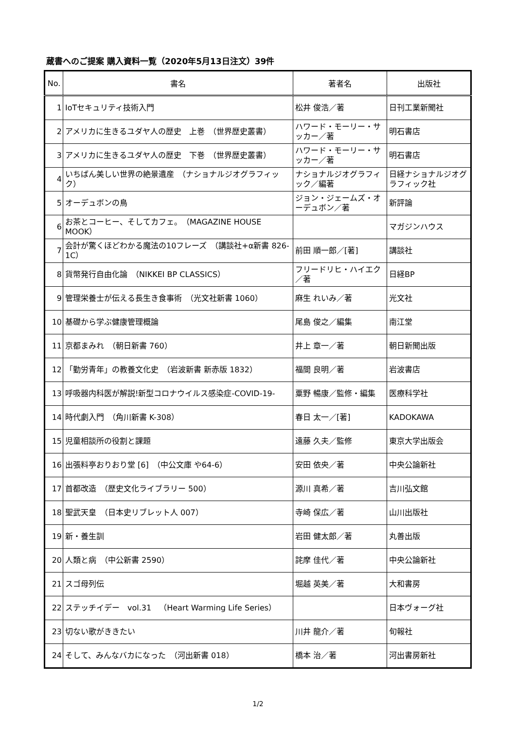蔵書へのご提案 購入資料一覧（2020年5月13日注文）39件
| No. | 書名 | 著者名 | 出版社 |
| --- | --- | --- | --- |
| 1 | IoTセキュリティ技術入門 | 松井 俊浩／著 | 日刊工業新聞社 |
| 2 | アメリカに生きるユダヤ人の歴史 上巻 （世界歴史叢書） | ハワード・モーリー・サッカー／著 | 明石書店 |
| 3 | アメリカに生きるユダヤ人の歴史 下巻 （世界歴史叢書） | ハワード・モーリー・サッカー／著 | 明石書店 |
| 4 | いちばん美しい世界の絶景遺産 （ナショナルジオグラフィック） | ナショナルジオグラフィック／編著 | 日経ナショナルジオグラフィック社 |
| 5 | オーデュボンの鳥 | ジョン・ジェームズ・オーデュボン／著 | 新評論 |
| 6 | お茶とコーヒー、そしてカフェ。 （MAGAZINE HOUSE MOOK） | | マガジンハウス |
| 7 | 会計が驚くほどわかる魔法の10フレーズ （講談社+α新書 826-1C） | 前田 順一郎／[著] | 講談社 |
| 8 | 貨幣発行自由化論 （NIKKEI BP CLASSICS） | フリードリヒ・ハイエク／著 | 日経BP |
| 9 | 管理栄養士が伝える長生き食事術 （光文社新書 1060） | 麻生 れいみ／著 | 光文社 |
| 10 | 基礎から学ぶ健康管理概論 | 尾島 俊之／編集 | 南江堂 |
| 11 | 京都まみれ （朝日新書 760） | 井上 章一／著 | 朝日新聞出版 |
| 12 | 「勤労青年」の教養文化史 （岩波新書 新赤版 1832） | 福間 良明／著 | 岩波書店 |
| 13 | 呼吸器内科医が解説!新型コロナウイルス感染症-COVID-19- | 粟野 暢康／監修・編集 | 医療科学社 |
| 14 | 時代劇入門 （角川新書 K-308） | 春日 太一／[著] | KADOKAWA |
| 15 | 児童相談所の役割と課題 | 遠藤 久夫／監修 | 東京大学出版会 |
| 16 | 出張料亭おりおり堂 [6] （中公文庫 や64-6） | 安田 依央／著 | 中央公論新社 |
| 17 | 首都改造 （歴史文化ライブラリー 500） | 源川 真希／著 | 吉川弘文館 |
| 18 | 聖武天皇 （日本史リブレット人 007） | 寺崎 保広／著 | 山川出版社 |
| 19 | 新・養生訓 | 岩田 健太郎／著 | 丸善出版 |
| 20 | 人類と病 （中公新書 2590） | 詫摩 佳代／著 | 中央公論新社 |
| 21 | スゴ母列伝 | 堀越 英美／著 | 大和書房 |
| 22 | ステッチイデー vol.31 （Heart Warming Life Series） | | 日本ヴォーグ社 |
| 23 | 切ない歌がききたい | 川井 龍介／著 | 旬報社 |
| 24 | そして、みんなバカになった （河出新書 018） | 橋本 治／著 | 河出書房新社 |
1/2